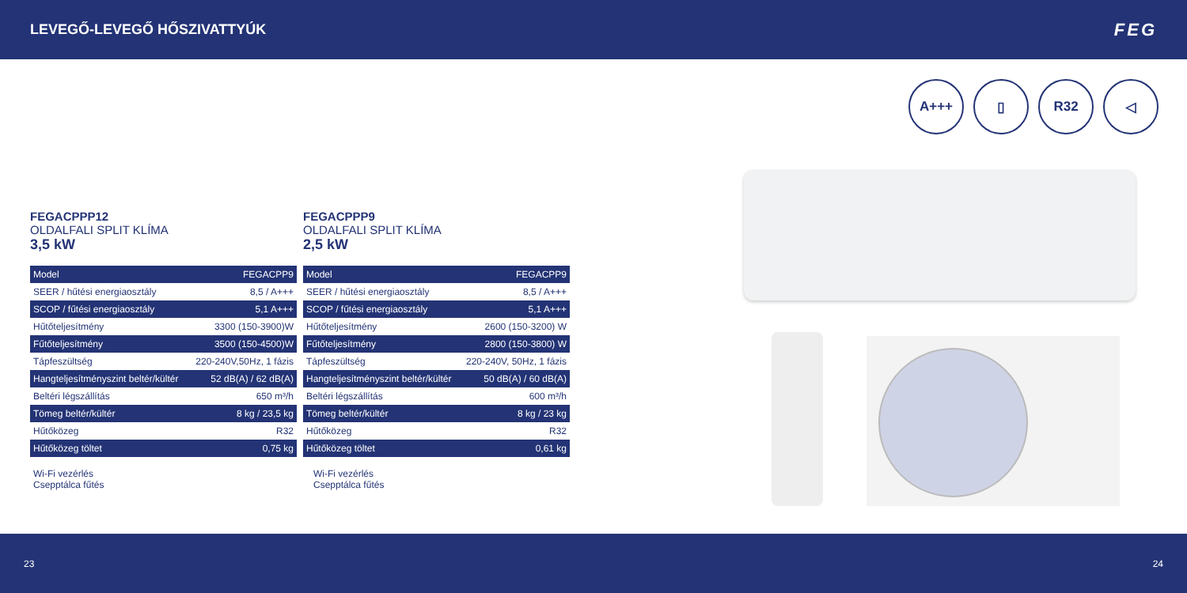LEVEGŐ-LEVEGŐ HŐSZIVATTYÚK
FEG
FEGACPPP12
OLDALFALI SPLIT KLÍMA
3,5 kW
| Model | FEGACPP9 |
| SEER / hűtési energiaosztály | 8,5 / A+++ |
| SCOP / fűtési energiaosztály | 5,1 A+++ |
| Hűtőteljesítmény | 3300 (150-3900)W |
| Fűtőteljesítmény | 3500 (150-4500)W |
| Tápfeszültség | 220-240V,50Hz, 1 fázis |
| Hangteljesítményszint beltér/kültér | 52 dB(A) / 62 dB(A) |
| Beltéri légszállítás | 650 m³/h |
| Tömeg beltér/kültér | 8 kg / 23,5 kg |
| Hűtőközeg | R32 |
| Hűtőközeg töltet | 0,75 kg |
Wi-Fi vezérlés
Csepptálca fűtés
FEGACPPP9
OLDALFALI SPLIT KLÍMA
2,5 kW
| Model | FEGACPP9 |
| SEER / hűtési energiaosztály | 8,5 / A+++ |
| SCOP / fűtési energiaosztály | 5,1 A+++ |
| Hűtőteljesítmény | 2600 (150-3200) W |
| Fűtőteljesítmény | 2800 (150-3800) W |
| Tápfeszültség | 220-240V, 50Hz, 1 fázis |
| Hangteljesítményszint beltér/kültér | 50 dB(A) / 60 dB(A) |
| Beltéri légszállítás | 600 m³/h |
| Tömeg beltér/kültér | 8 kg / 23 kg |
| Hűtőközeg | R32 |
| Hűtőközeg töltet | 0,61 kg |
Wi-Fi vezérlés
Csepptálca fűtés
A+++ ▯ R32 ◁
23 24